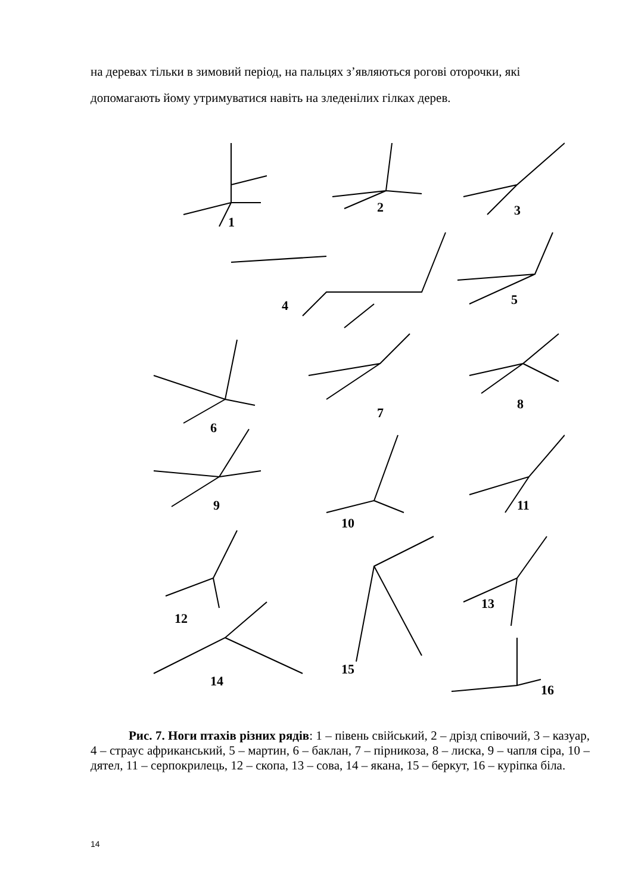на деревах тільки в зимовий період, на пальцях з’являються рогові оторочки, які допомагають йому утримуватися навіть на зледенілих гілках дерев.
1
2
3
4
5
6
7
8
9
10
11
12
13
14
15
16
Рис. 7. Ноги птахів різних рядів: 1 – півень свійський, 2 – дрізд співочий, 3 – казуар, 4 – страус африканський, 5 – мартин, 6 – баклан, 7 – пірникоза, 8 – лиска, 9 – чапля сіра, 10 – дятел, 11 – серпокрилець, 12 – скопа, 13 – сова, 14 – якана, 15 – беркут, 16 – куріпка біла.
14